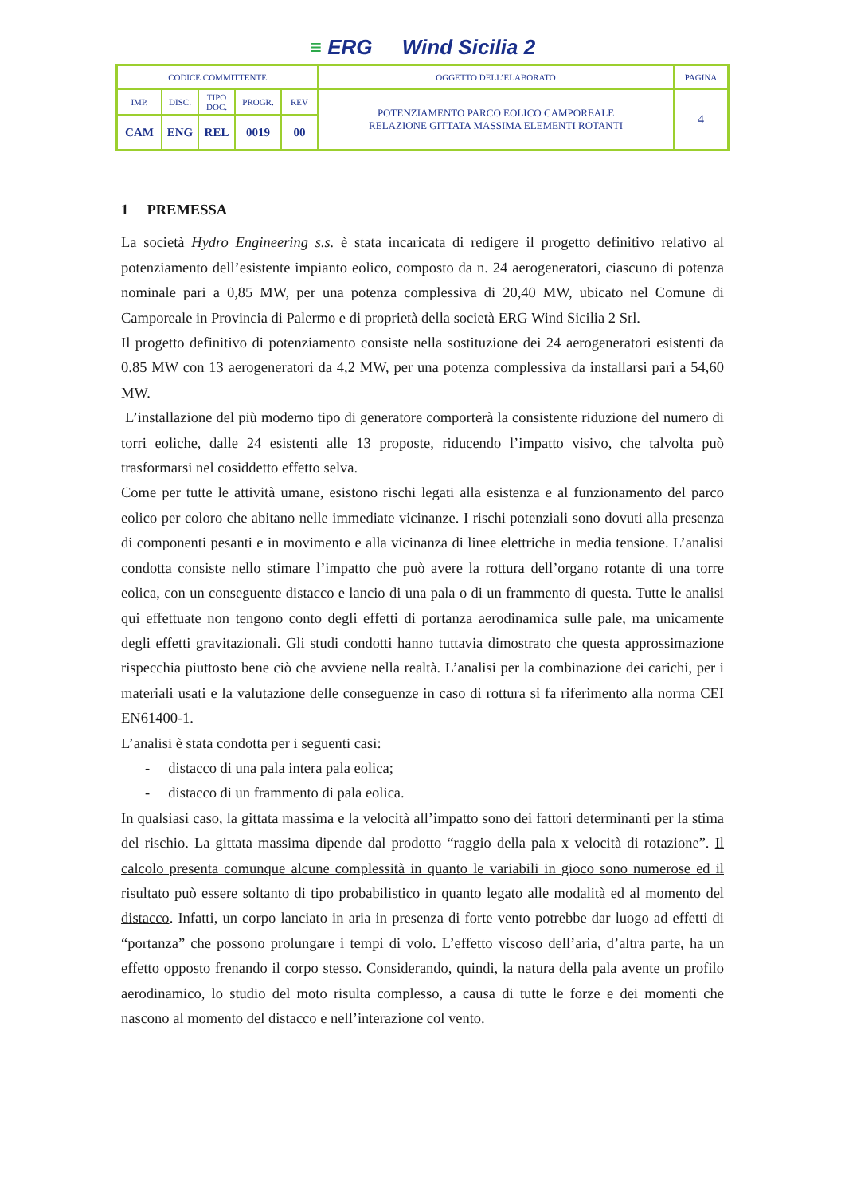≡ ERG Wind Sicilia 2
| CODICE COMMITTENTE | | | | | OGGETTO DELL’ELABORATO | PAGINA |
| IMP. | DISC. | TIPO DOC. | PROGR. | REV | POTENZIAMENTO PARCO EOLICO CAMPOREALE RELAZIONE GITTATA MASSIMA ELEMENTI ROTANTI | 4 |
| CAM | ENG | REL | 0019 | 00 | | |
1 PREMESSA
La società Hydro Engineering s.s. è stata incaricata di redigere il progetto definitivo relativo al potenziamento dell’esistente impianto eolico, composto da n. 24 aerogeneratori, ciascuno di potenza nominale pari a 0,85 MW, per una potenza complessiva di 20,40 MW, ubicato nel Comune di Camporeale in Provincia di Palermo e di proprietà della società ERG Wind Sicilia 2 Srl.
Il progetto definitivo di potenziamento consiste nella sostituzione dei 24 aerogeneratori esistenti da 0.85 MW con 13 aerogeneratori da 4,2 MW, per una potenza complessiva da installarsi pari a 54,60 MW.
L’installazione del più moderno tipo di generatore comporterà la consistente riduzione del numero di torri eoliche, dalle 24 esistenti alle 13 proposte, riducendo l’impatto visivo, che talvolta può trasformarsi nel cosiddetto effetto selva.
Come per tutte le attività umane, esistono rischi legati alla esistenza e al funzionamento del parco eolico per coloro che abitano nelle immediate vicinanze. I rischi potenziali sono dovuti alla presenza di componenti pesanti e in movimento e alla vicinanza di linee elettriche in media tensione. L’analisi condotta consiste nello stimare l’impatto che può avere la rottura dell’organo rotante di una torre eolica, con un conseguente distacco e lancio di una pala o di un frammento di questa. Tutte le analisi qui effettuate non tengono conto degli effetti di portanza aerodinamica sulle pale, ma unicamente degli effetti gravitazionali. Gli studi condotti hanno tuttavia dimostrato che questa approssimazione rispecchia piuttosto bene ciò che avviene nella realtà. L’analisi per la combinazione dei carichi, per i materiali usati e la valutazione delle conseguenze in caso di rottura si fa riferimento alla norma CEI EN61400-1.
L’analisi è stata condotta per i seguenti casi:
- distacco di una pala intera pala eolica;
- distacco di un frammento di pala eolica.
In qualsiasi caso, la gittata massima e la velocità all’impatto sono dei fattori determinanti per la stima del rischio. La gittata massima dipende dal prodotto “raggio della pala x velocità di rotazione”. Il calcolo presenta comunque alcune complessità in quanto le variabili in gioco sono numerose ed il risultato può essere soltanto di tipo probabilistico in quanto legato alle modalità ed al momento del distacco. Infatti, un corpo lanciato in aria in presenza di forte vento potrebbe dar luogo ad effetti di “portanza” che possono prolungare i tempi di volo. L’effetto viscoso dell’aria, d’altra parte, ha un effetto opposto frenando il corpo stesso. Considerando, quindi, la natura della pala avente un profilo aerodinamico, lo studio del moto risulta complesso, a causa di tutte le forze e dei momenti che nascono al momento del distacco e nell’interazione col vento.